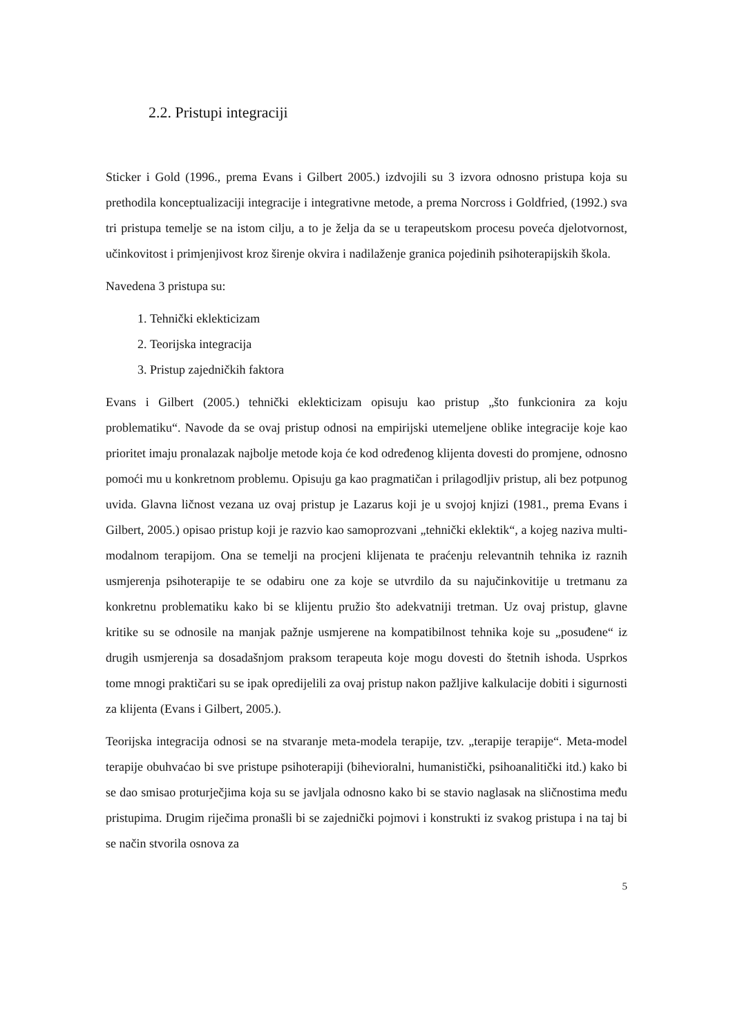2.2. Pristupi integraciji
Sticker i Gold (1996., prema Evans i Gilbert 2005.) izdvojili su 3 izvora odnosno pristupa koja su prethodila konceptualizaciji integracije i integrativne metode, a prema Norcross i Goldfried, (1992.) sva tri pristupa temelje se na istom cilju, a to je želja da se u terapeutskom procesu poveća djelotvornost, učinkovitost i primjenjivost kroz širenje okvira i nadilaženje granica pojedinih psihoterapijskih škola.
Navedena 3 pristupa su:
1. Tehnički eklekticizam
2. Teorijska integracija
3. Pristup zajedničkih faktora
Evans i Gilbert (2005.) tehnički eklekticizam opisuju kao pristup „što funkcionira za koju problematiku“. Navode da se ovaj pristup odnosi na empirijski utemeljene oblike integracije koje kao prioritet imaju pronalazak najbolje metode koja će kod određenog klijenta dovesti do promjene, odnosno pomoći mu u konkretnom problemu. Opisuju ga kao pragmatičan i prilagodljiv pristup, ali bez potpunog uvida. Glavna ličnost vezana uz ovaj pristup je Lazarus koji je u svojoj knjizi (1981., prema Evans i Gilbert, 2005.) opisao pristup koji je razvio kao samoprozvani „tehnički eklektik“, a kojeg naziva multi-modalnom terapijom. Ona se temelji na procjeni klijenata te praćenju relevantnih tehnika iz raznih usmjerenja psihoterapije te se odabiru one za koje se utvrdilo da su najučinkovitije u tretmanu za konkretnu problematiku kako bi se klijentu pružio što adekvatniji tretman. Uz ovaj pristup, glavne kritike su se odnosile na manjak pažnje usmjerene na kompatibilnost tehnika koje su „posuđene“ iz drugih usmjerenja sa dosadašnjom praksom terapeuta koje mogu dovesti do štetnih ishoda. Usprkos tome mnogi praktičari su se ipak opredijelili za ovaj pristup nakon pažljive kalkulacije dobiti i sigurnosti za klijenta (Evans i Gilbert, 2005.).
Teorijska integracija odnosi se na stvaranje meta-modela terapije, tzv. „terapije terapije“. Meta-model terapije obuhvaćao bi sve pristupe psihoterapiji (bihevioralni, humanistički, psihoanalitički itd.) kako bi se dao smisao proturječjima koja su se javljala odnosno kako bi se stavio naglasak na sličnostima među pristupima. Drugim riječima pronašli bi se zajednički pojmovi i konstrukti iz svakog pristupa i na taj bi se način stvorila osnova za
5